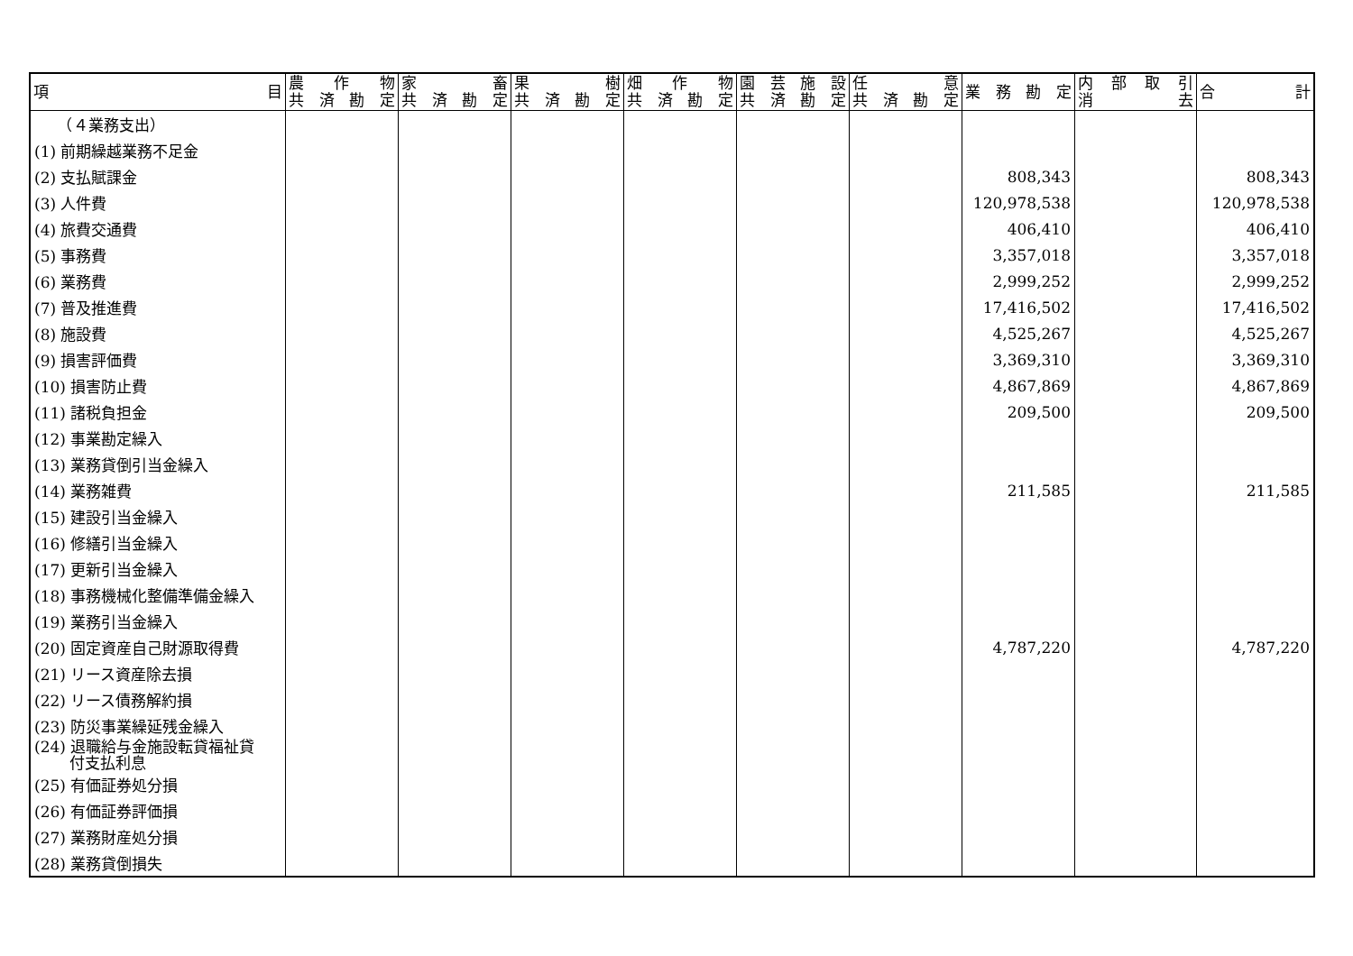| 項 目 | 農 作 物 共 済 勘 定 | 家 畜 共 済 勘 定 | 果 樹 共 済 勘 定 | 畑 作 物 共 済 勘 定 | 園 芸 施 設 共 済 勘 定 | 任 意 共 済 勘 定 | 業 務 勘 定 | 内 部 取 引 消 去 | 合 計 |
| --- | --- | --- | --- | --- | --- | --- | --- | --- | --- |
| （４業務支出） | | | | | | | | | |
| (1) 前期繰越業務不足金 | | | | | | | | | |
| (2) 支払賦課金 | | | | | | | 808,343 | | 808,343 |
| (3) 人件費 | | | | | | | 120,978,538 | | 120,978,538 |
| (4) 旅費交通費 | | | | | | | 406,410 | | 406,410 |
| (5) 事務費 | | | | | | | 3,357,018 | | 3,357,018 |
| (6) 業務費 | | | | | | | 2,999,252 | | 2,999,252 |
| (7) 普及推進費 | | | | | | | 17,416,502 | | 17,416,502 |
| (8) 施設費 | | | | | | | 4,525,267 | | 4,525,267 |
| (9) 損害評価費 | | | | | | | 3,369,310 | | 3,369,310 |
| (10) 損害防止費 | | | | | | | 4,867,869 | | 4,867,869 |
| (11) 諸税負担金 | | | | | | | 209,500 | | 209,500 |
| (12) 事業勘定繰入 | | | | | | | | | |
| (13) 業務貸倒引当金繰入 | | | | | | | | | |
| (14) 業務雑費 | | | | | | | 211,585 | | 211,585 |
| (15) 建設引当金繰入 | | | | | | | | | |
| (16) 修繕引当金繰入 | | | | | | | | | |
| (17) 更新引当金繰入 | | | | | | | | | |
| (18) 事務機械化整備準備金繰入 | | | | | | | | | |
| (19) 業務引当金繰入 | | | | | | | | | |
| (20) 固定資産自己財源取得費 | | | | | | | 4,787,220 | | 4,787,220 |
| (21) リース資産除去損 | | | | | | | | | |
| (22) リース債務解約損 | | | | | | | | | |
| (23) 防災事業繰延残金繰入 | | | | | | | | | |
| (24) 退職給与金施設転貸福祉貸 付支払利息 | | | | | | | | | |
| (25) 有価証券処分損 | | | | | | | | | |
| (26) 有価証券評価損 | | | | | | | | | |
| (27) 業務財産処分損 | | | | | | | | | |
| (28) 業務貸倒損失 | | | | | | | | | |